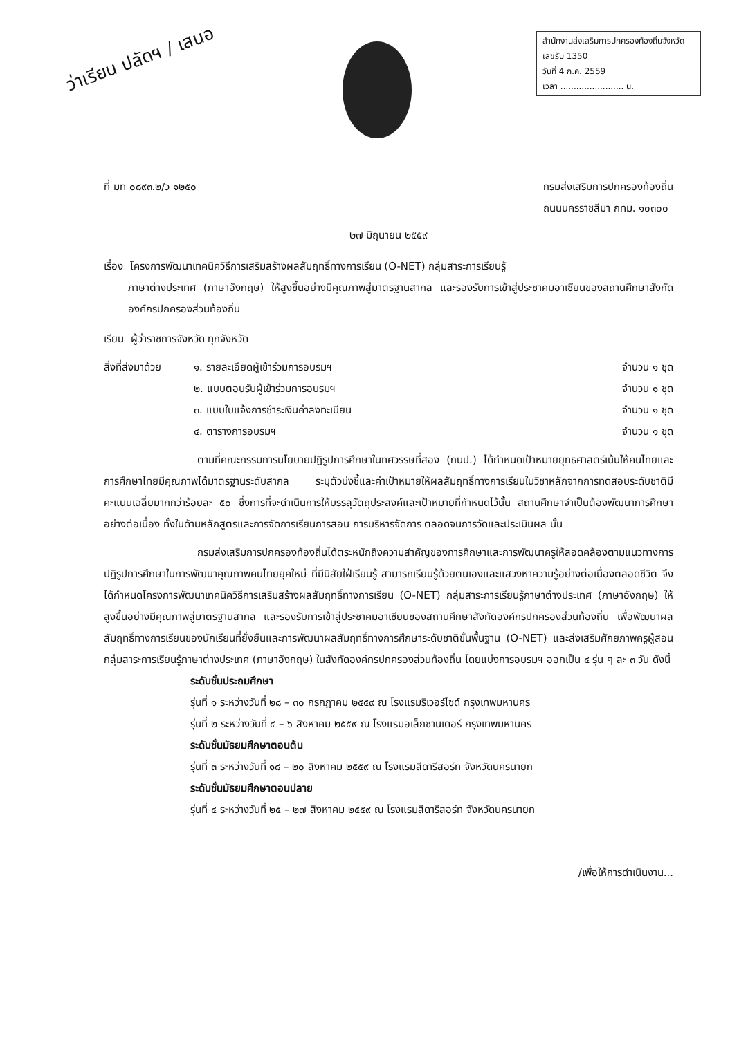ว่าเรียน ปลัดฯ / เสนอ
สำนักงานส่งเสริมการปกครองท้องถิ่นจังหวัด
เลขรับ 1350
วันที่ 4 ก.ค. 2559
เวลา ........................ น.
ที่ มท ๐๘๙๓.๒/ว ๑๒๕๐ กรมส่งเสริมการปกครองท้องถิ่น
ถนนนครราชสีมา กทม. ๑๐๓๐๐
๒๗ มิถุนายน ๒๕๕๙
เรื่อง โครงการพัฒนาเทคนิควิธีการเสริมสร้างผลสัมฤทธิ์ทางการเรียน (O-NET) กลุ่มสาระการเรียนรู้
ภาษาต่างประเทศ (ภาษาอังกฤษ) ให้สูงขึ้นอย่างมีคุณภาพสู่มาตรฐานสากล และรองรับการเข้าสู่ประชาคมอาเซียนของสถานศึกษาสังกัดองค์กรปกครองส่วนท้องถิ่น
เรียน ผู้ว่าราชการจังหวัด ทุกจังหวัด
สิ่งที่ส่งมาด้วย
๑. รายละเอียดผู้เข้าร่วมการอบรมฯ จำนวน ๑ ชุด
๒. แบบตอบรับผู้เข้าร่วมการอบรมฯ จำนวน ๑ ชุด
๓. แบบใบแจ้งการชำระเงินค่าลงทะเบียน จำนวน ๑ ชุด
๔. ตารางการอบรมฯ จำนวน ๑ ชุด
ตามที่คณะกรรมการนโยบายปฏิรูปการศึกษาในทศวรรษที่สอง (กนป.) ได้กำหนดเป้าหมายยุทธศาสตร์เน้นให้คนไทยและการศึกษาไทยมีคุณภาพได้มาตรฐานระดับสากล ระบุตัวบ่งชี้และค่าเป้าหมายให้ผลสัมฤทธิ์ทางการเรียนในวิชาหลักจากการทดสอบระดับชาติมีคะแนนเฉลี่ยมากกว่าร้อยละ ๕๐ ซึ่งการที่จะดำเนินการให้บรรลุวัตถุประสงค์และเป้าหมายที่กำหนดไว้นั้น สถานศึกษาจำเป็นต้องพัฒนาการศึกษาอย่างต่อเนื่อง ทั้งในด้านหลักสูตรและการจัดการเรียนการสอน การบริหารจัดการ ตลอดจนการวัดและประเมินผล นั้น
กรมส่งเสริมการปกครองท้องถิ่นได้ตระหนักถึงความสำคัญของการศึกษาและการพัฒนาครูให้สอดคล้องตามแนวทางการปฏิรูปการศึกษาในการพัฒนาคุณภาพคนไทยยุคใหม่ ที่มีนิสัยใฝ่เรียนรู้ สามารถเรียนรู้ด้วยตนเองและแสวงหาความรู้อย่างต่อเนื่องตลอดชีวิต จึงได้กำหนดโครงการพัฒนาเทคนิควิธีการเสริมสร้างผลสัมฤทธิ์ทางการเรียน (O-NET) กลุ่มสาระการเรียนรู้ภาษาต่างประเทศ (ภาษาอังกฤษ) ให้สูงขึ้นอย่างมีคุณภาพสู่มาตรฐานสากล และรองรับการเข้าสู่ประชาคมอาเซียนของสถานศึกษาสังกัดองค์กรปกครองส่วนท้องถิ่น เพื่อพัฒนาผลสัมฤทธิ์ทางการเรียนของนักเรียนที่ยั่งยืนและการพัฒนาผลสัมฤทธิ์ทางการศึกษาระดับชาติขั้นพื้นฐาน (O-NET) และส่งเสริมศักยภาพครูผู้สอนกลุ่มสาระการเรียนรู้ภาษาต่างประเทศ (ภาษาอังกฤษ) ในสังกัดองค์กรปกครองส่วนท้องถิ่น โดยแบ่งการอบรมฯ ออกเป็น ๔ รุ่น ๆ ละ ๓ วัน ดังนี้
ระดับชั้นประถมศึกษา
รุ่นที่ ๑ ระหว่างวันที่ ๒๘ – ๓๐ กรกฎาคม ๒๕๕๙ ณ โรงแรมริเวอร์ไซด์ กรุงเทพมหานคร
รุ่นที่ ๒ ระหว่างวันที่ ๔ – ๖ สิงหาคม ๒๕๕๙ ณ โรงแรมอเล็กซานเดอร์ กรุงเทพมหานคร
ระดับชั้นมัธยมศึกษาตอนต้น
รุ่นที่ ๓ ระหว่างวันที่ ๑๘ – ๒๐ สิงหาคม ๒๕๕๙ ณ โรงแรมสีดารีสอร์ท จังหวัดนครนายก
ระดับชั้นมัธยมศึกษาตอนปลาย
รุ่นที่ ๔ ระหว่างวันที่ ๒๕ – ๒๗ สิงหาคม ๒๕๕๙ ณ โรงแรมสีดารีสอร์ท จังหวัดนครนายก
/เพื่อให้การดำเนินงาน...